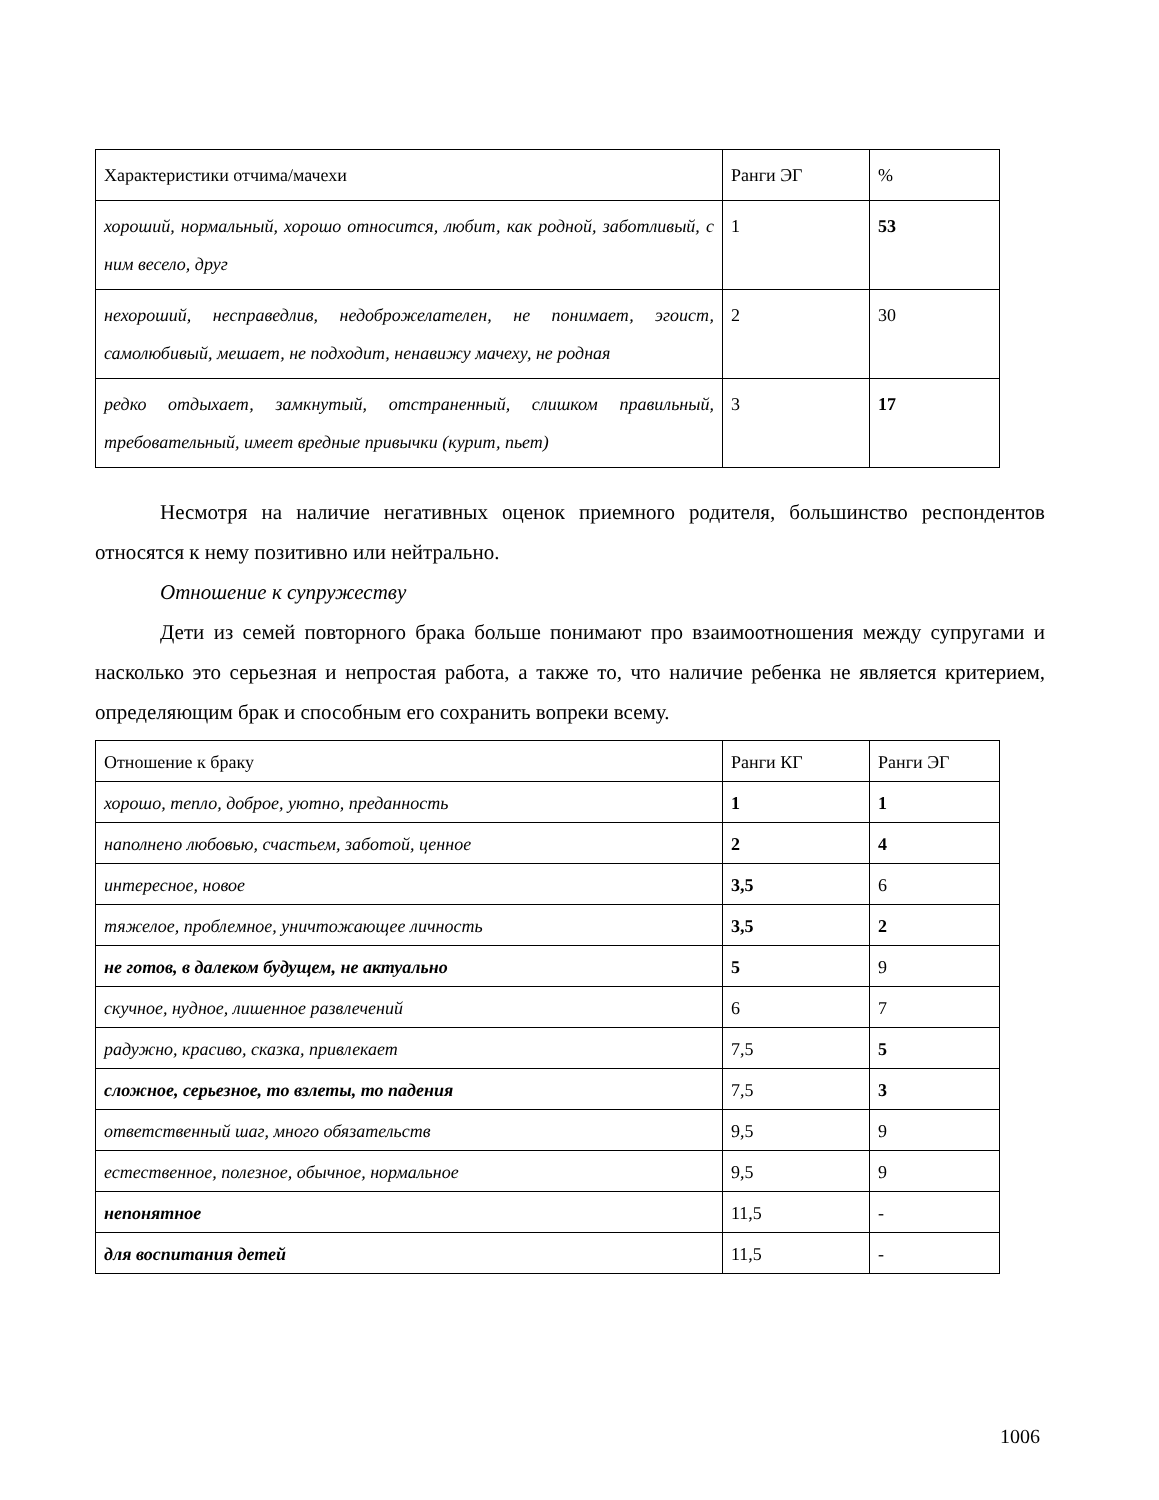| Характеристики отчима/мачехи | Ранги ЭГ | % |
| хороший, нормальный, хорошо относится, любит, как родной, заботливый, с ним весело, друг | 1 | 53 |
| нехороший, несправедлив, недоброжелателен, не понимает, эгоист, самолюбивый, мешает, не подходит, ненавижу мачеху, не родная | 2 | 30 |
| редко отдыхает, замкнутый, отстраненный, слишком правильный, требовательный, имеет вредные привычки (курит, пьет) | 3 | 17 |
Несмотря на наличие негативных оценок приемного родителя, большинство респондентов относятся к нему позитивно или нейтрально.
Отношение к супружеству
Дети из семей повторного брака больше понимают про взаимоотношения между супругами и насколько это серьезная и непростая работа, а также то, что наличие ребенка не является критерием, определяющим брак и способным его сохранить вопреки всему.
| Отношение к браку | Ранги КГ | Ранги ЭГ |
| хорошо, тепло, доброе, уютно, преданность | 1 | 1 |
| наполнено любовью, счастьем, заботой, ценное | 2 | 4 |
| интересное, новое | 3,5 | 6 |
| тяжелое, проблемное, уничтожающее личность | 3,5 | 2 |
| не готов, в далеком будущем, не актуально | 5 | 9 |
| скучное, нудное, лишенное развлечений | 6 | 7 |
| радужно, красиво, сказка, привлекает | 7,5 | 5 |
| сложное, серьезное, то взлеты, то падения | 7,5 | 3 |
| ответственный шаг, много обязательств | 9,5 | 9 |
| естественное, полезное, обычное, нормальное | 9,5 | 9 |
| непонятное | 11,5 | - |
| для воспитания детей | 11,5 | - |
1006